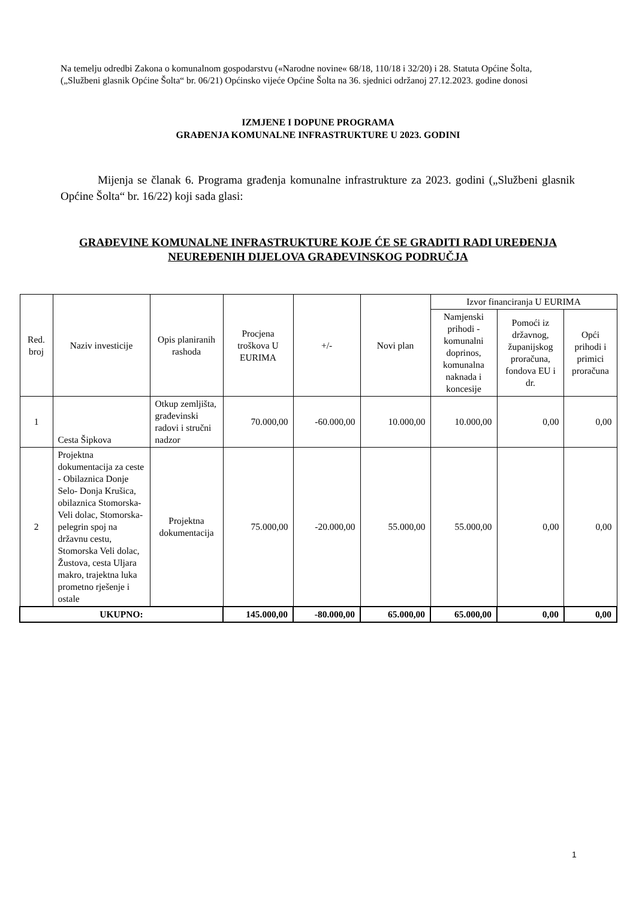Na temelju odredbi Zakona o komunalnom gospodarstvu («Narodne novine« 68/18, 110/18 i 32/20) i 28. Statuta Općine Šolta, („Službeni glasnik Općine Šolta“ br. 06/21) Općinsko vijeće Općine Šolta na 36. sjednici održanoj 27.12.2023. godine donosi
IZMJENE I DOPUNE PROGRAMA
GRAĐENJA KOMUNALNE INFRASTRUKTURE U 2023. GODINI
Mijenja se članak 6. Programa građenja komunalne infrastrukture za 2023. godini („Službeni glasnik Općine Šolta“ br. 16/22) koji sada glasi:
GRAĐEVINE KOMUNALNE INFRASTRUKTURE KOJE ĆE SE GRADITI RADI UREĐENJA
NEUREĐENIH DIJELOVA GRAĐEVINSKOG PODRUČJA
| Red. broj | Naziv investicije | Opis planiranih rashoda | Procjena troškova U EURIMA | +/- | Novi plan | Izvor financiranja U EURIMA | | |
| --- | --- | --- | --- | --- | --- | --- | --- | --- |
| | | | | | | Namjenski prihodi - komunalni doprinos, komunalna naknada i koncesije | Pomoći iz državnog, županijskog proračuna, fondova EU i dr. | Opći prihodi i primici proračuna |
| 1 | Cesta Šipkova | Otkup zemljišta, građevinski radovi i stručni nadzor | 70.000,00 | -60.000,00 | 10.000,00 | 10.000,00 | 0,00 | 0,00 |
| 2 | Projektna dokumentacija za ceste - Obilaznica Donje Selo- Donja Krušica, obilaznica Stomorska-Veli dolac, Stomorska-pelegrin spoj na državnu cestu, Stomorska Veli dolac, Žustova, cesta Uljara makro, trajektna luka prometno rješenje i ostale | Projektna dokumentacija | 75.000,00 | -20.000,00 | 55.000,00 | 55.000,00 | 0,00 | 0,00 |
| UKUPNO: | | | 145.000,00 | -80.000,00 | 65.000,00 | 65.000,00 | 0,00 | 0,00 |
1